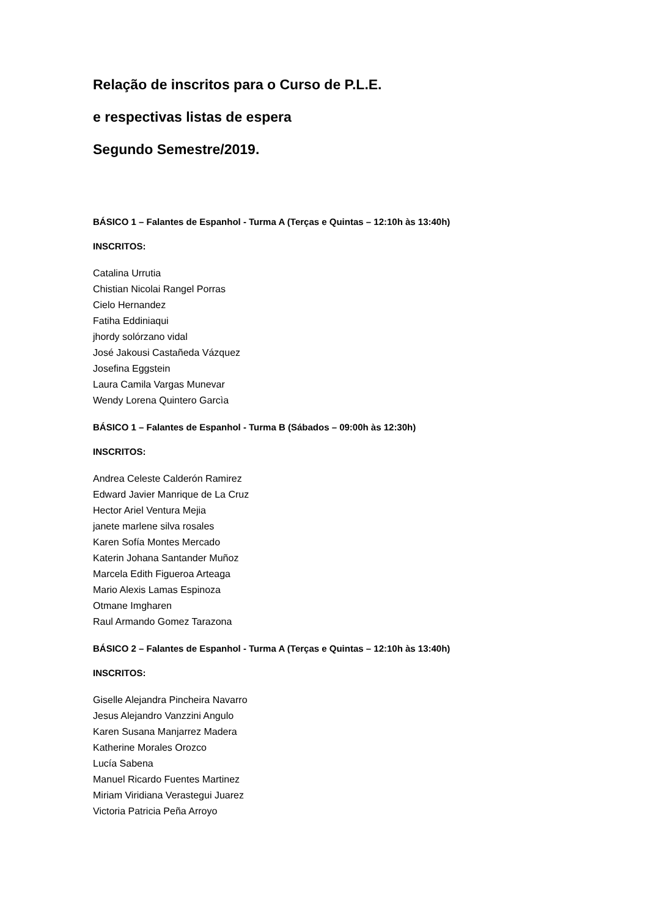Relação de inscritos para o Curso de P.L.E.
e respectivas listas de espera
Segundo Semestre/2019.
BÁSICO 1 – Falantes de Espanhol - Turma A (Terças e Quintas – 12:10h às 13:40h)
INSCRITOS:
Catalina Urrutia
Chistian Nicolai Rangel Porras
Cielo Hernandez
Fatiha Eddiniaqui
jhordy solórzano vidal
José Jakousi Castañeda Vázquez
Josefina Eggstein
Laura Camila Vargas Munevar
Wendy Lorena Quintero Garcìa
BÁSICO 1 – Falantes de Espanhol - Turma B (Sábados – 09:00h às 12:30h)
INSCRITOS:
Andrea Celeste Calderón Ramirez
Edward Javier Manrique de La Cruz
Hector Ariel Ventura Mejia
janete marlene silva rosales
Karen Sofía Montes Mercado
Katerin Johana Santander Muñoz
Marcela Edith Figueroa Arteaga
Mario Alexis Lamas Espinoza
Otmane Imgharen
Raul Armando Gomez Tarazona
BÁSICO 2 – Falantes de Espanhol - Turma A (Terças e Quintas – 12:10h às 13:40h)
INSCRITOS:
Giselle Alejandra Pincheira Navarro
Jesus Alejandro Vanzzini Angulo
Karen Susana Manjarrez Madera
Katherine Morales Orozco
Lucía Sabena
Manuel Ricardo Fuentes Martinez
Miriam Viridiana Verastegui Juarez
Victoria Patricia Peña Arroyo